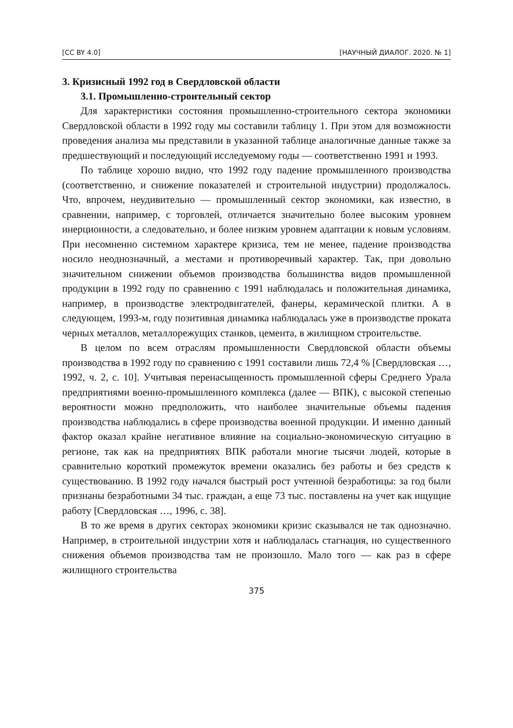[CC BY 4.0] [НАУЧНЫЙ ДИАЛОГ. 2020. № 1]
3. Кризисный 1992 год в Свердловской области
3.1. Промышленно-строительный сектор
Для характеристики состояния промышленно-строительного сектора экономики Свердловской области в 1992 году мы составили таблицу 1. При этом для возможности проведения анализа мы представили в указанной таблице аналогичные данные также за предшествующий и последующий исследуемому годы — соответственно 1991 и 1993.
По таблице хорошо видно, что 1992 году падение промышленного производства (соответственно, и снижение показателей и строительной индустрии) продолжалось. Что, впрочем, неудивительно — промышленный сектор экономики, как известно, в сравнении, например, с торговлей, отличается значительно более высоким уровнем инерционности, а следовательно, и более низким уровнем адаптации к новым условиям. При несомненно системном характере кризиса, тем не менее, падение производства носило неоднозначный, а местами и противоречивый характер. Так, при довольно значительном снижении объемов производства большинства видов промышленной продукции в 1992 году по сравнению с 1991 наблюдалась и положительная динамика, например, в производстве электродвигателей, фанеры, керамической плитки. А в следующем, 1993-м, году позитивная динамика наблюдалась уже в производстве проката черных металлов, металлорежущих станков, цемента, в жилищном строительстве.
В целом по всем отраслям промышленности Свердловской области объемы производства в 1992 году по сравнению с 1991 составили лишь 72,4 % [Свердловская …, 1992, ч. 2, с. 10]. Учитывая перенасыщенность промышленной сферы Среднего Урала предприятиями военно-промышленного комплекса (далее — ВПК), с высокой степенью вероятности можно предположить, что наиболее значительные объемы падения производства наблюдались в сфере производства военной продукции. И именно данный фактор оказал крайне негативное влияние на социально-экономическую ситуацию в регионе, так как на предприятиях ВПК работали многие тысячи людей, которые в сравнительно короткий промежуток времени оказались без работы и без средств к существованию. В 1992 году начался быстрый рост учтенной безработицы: за год были признаны безработными 34 тыс. граждан, а еще 73 тыс. поставлены на учет как ищущие работу [Свердловская …, 1996, с. 38].
В то же время в других секторах экономики кризис сказывался не так однозначно. Например, в строительной индустрии хотя и наблюдалась стагнация, но существенного снижения объемов производства там не произошло. Мало того — как раз в сфере жилищного строительства
375